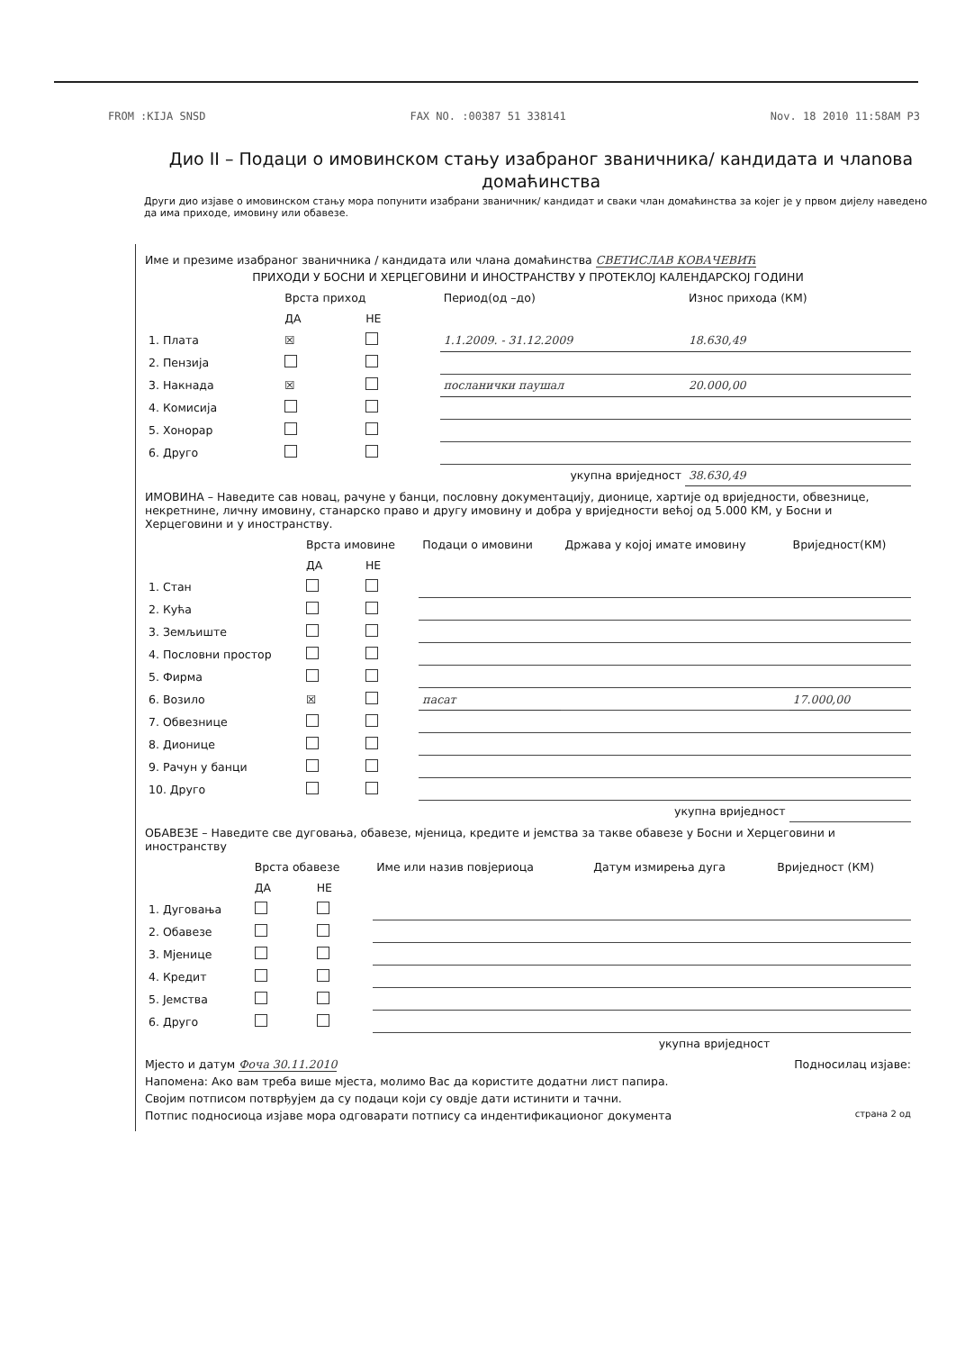FROM :KIJA SNSD FAX NO. :00387 51 338141 Nov. 18 2010 11:58AM P3
Дио II – Подаци о имовинском стању изабраног званичника/ кандидата и члanова домаћинства
Други дио изјаве о имовинском стању мора попунити изабрани званичник/ кандидат и сваки члан домаћинства за којег је у првом дијелу наведено да има приходе, имовину или обавезе.
Име и презиме изабраног званичника / кандидата или члана домаћинства СВЕТИСЛАВ КОВАЧЕВИЋ
ПРИХОДИ У БОСНИ И ХЕРЦЕГОВИНИ И ИНОСТРАНСТВУ У ПРОТЕКЛОЈ КАЛЕНДАРСКОЈ ГОДИНИ
| | Врста приход | | Период(од –до) | Износ прихода (КМ) |
| --- | --- | --- | --- | --- |
| | ДА | НЕ | | |
| 1. Плата | ☒ | | 1.1.2009. - 31.12.2009 | 18.630,49 |
| 2. Пензија | | | | |
| 3. Накнада | ☒ | | посланички паушал | 20.000,00 |
| 4. Комисија | | | | |
| 5. Хонорар | | | | |
| 6. Друго | | | | |
| укупна вриједност | | | | 38.630,49 |
ИМОВИНА – Наведите сав новац, рачуне у банци, пословну документацију, дионице, хартије од вриједности, обвезнице, некретнине, личну имовину, станарско право и другу имовину и добра у вриједности већој од 5.000 КМ, у Босни и Херцеговини и у иностранству.
| | Врста имовине | | Подаци о имовини | Држава у којој имате имовину | Вриједност(КМ) |
| --- | --- | --- | --- | --- | --- |
| | ДА | НЕ | | | |
| 1. Стан | | | | | |
| 2. Кућа | | | | | |
| 3. Земљиште | | | | | |
| 4. Пословни простор | | | | | |
| 5. Фирма | | | | | |
| 6. Возило | ☒ | | пасат | | 17.000,00 |
| 7. Обвезнице | | | | | |
| 8. Дионице | | | | | |
| 9. Рачун у банци | | | | | |
| 10. Друго | | | | | |
| укупна вриједност | | | | | |
ОБАВЕЗЕ – Наведите све дуговања, обавезе, мјеница, кредите и јемства за такве обавезе у Босни и Херцеговини и иностранству
| | Врста обавезе | | Име или назив повјериоца | Датум измирења дуга | Вриједност (КМ) |
| --- | --- | --- | --- | --- | --- |
| | ДА | НЕ | | | |
| 1. Дуговања | | | | | |
| 2. Обавезе | | | | | |
| 3. Мјенице | | | | | |
| 4. Кредит | | | | | |
| 5. Јемства | | | | | |
| 6. Друго | | | | | |
| укупна вриједност | | | | | |
Мјесто и датум Фоча 30.11.2010 Подносилац изјаве:
Напомена: Ако вам треба више мјеста, молимо Вас да користите додатни лист папира.
Својим потписом потврђујем да су подаци који су овдје дати истинити и тачни.
Потпис подносиоца изјаве мора одговарати потпису са индентификационог документа страна 2 од